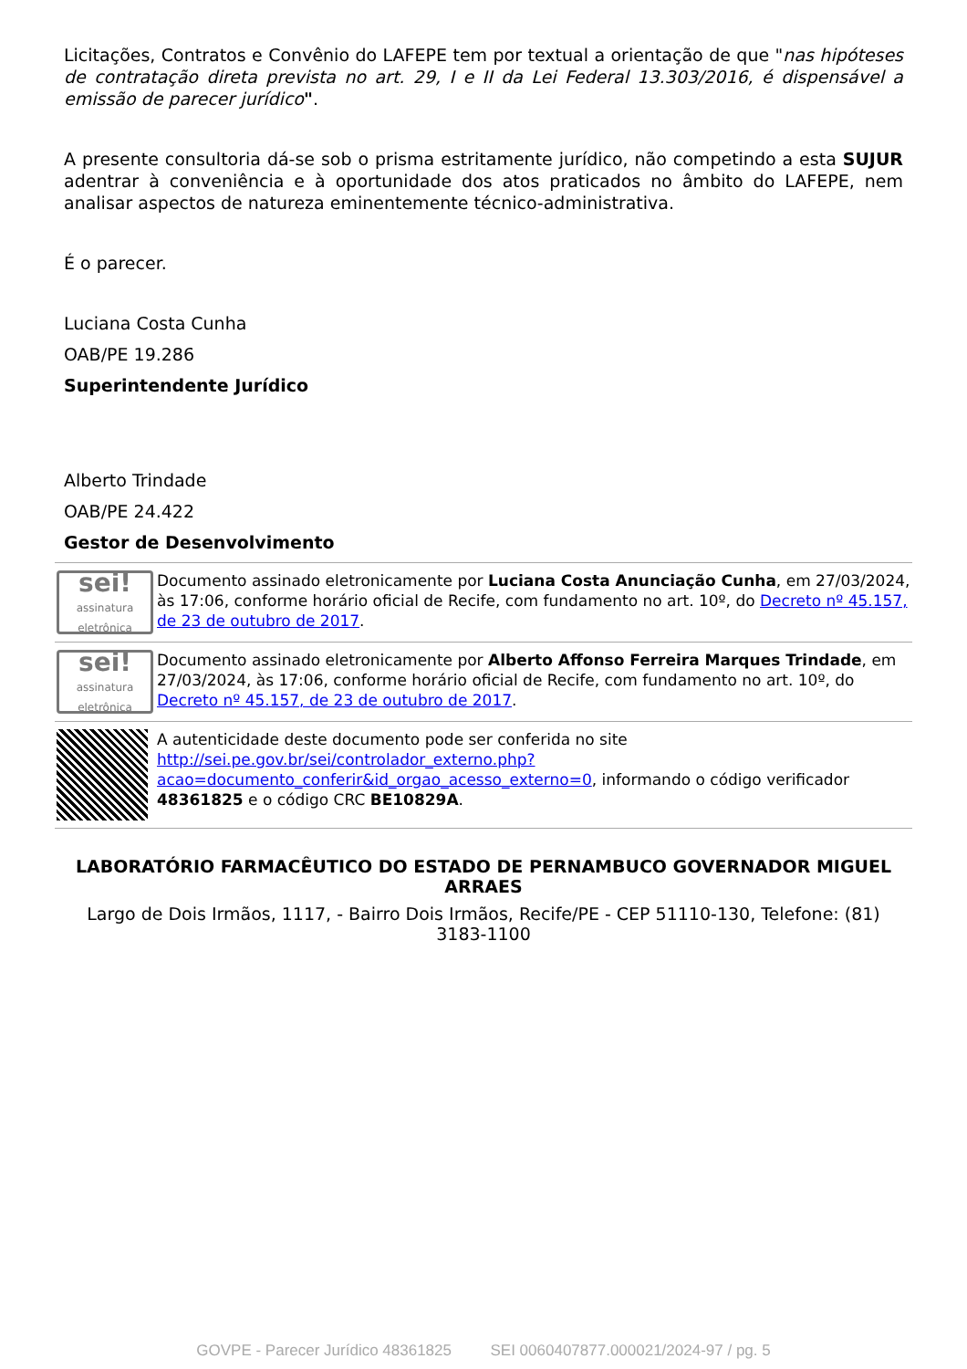Licitações, Contratos e Convênio do LAFEPE tem por textual a orientação de que "nas hipóteses de contratação direta prevista no art. 29, I e II da Lei Federal 13.303/2016, é dispensável a emissão de parecer jurídico".
A presente consultoria dá-se sob o prisma estritamente jurídico, não competindo a esta SUJUR adentrar à conveniência e à oportunidade dos atos praticados no âmbito do LAFEPE, nem analisar aspectos de natureza eminentemente técnico-administrativa.
É o parecer.
Luciana Costa Cunha
OAB/PE 19.286
Superintendente Jurídico
Alberto Trindade
OAB/PE 24.422
Gestor de Desenvolvimento
sei!
assinatura eletrônica
Documento assinado eletronicamente por Luciana Costa Anunciação Cunha, em 27/03/2024, às 17:06, conforme horário oficial de Recife, com fundamento no art. 10º, do Decreto nº 45.157, de 23 de outubro de 2017.
sei!
assinatura eletrônica
Documento assinado eletronicamente por Alberto Affonso Ferreira Marques Trindade, em 27/03/2024, às 17:06, conforme horário oficial de Recife, com fundamento no art. 10º, do Decreto nº 45.157, de 23 de outubro de 2017.
A autenticidade deste documento pode ser conferida no site http://sei.pe.gov.br/sei/controlador_externo.php?acao=documento_conferir&id_orgao_acesso_externo=0, informando o código verificador 48361825 e o código CRC BE10829A.
LABORATÓRIO FARMACÊUTICO DO ESTADO DE PERNAMBUCO GOVERNADOR MIGUEL ARRAES
Largo de Dois Irmãos, 1117, - Bairro Dois Irmãos, Recife/PE - CEP 51110-130, Telefone: (81) 3183-1100
GOVPE - Parecer Jurídico 48361825 SEI 0060407877.000021/2024-97 / pg. 5